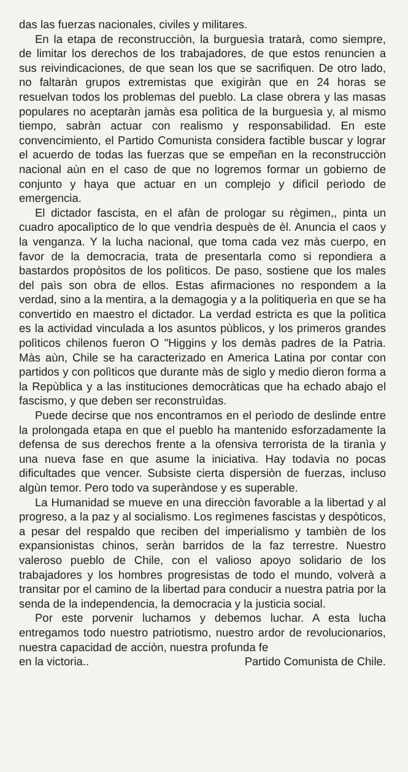das las fuerzas nacionales, civiles y militares.
En la etapa de reconstrucciòn, la burguesìa tratarà, como siempre, de limitar los derechos de los trabajadores, de que estos renuncien a sus reivindicaciones, de que sean los que se sacrifiquen. De otro lado, no faltaràn grupos extremistas que exigiràn que en 24 horas se resuelvan todos los problemas del pueblo. La clase obrera y las masas populares no aceptaràn jamàs esa polìtica de la burguesìa y, al mismo tiempo, sabràn actuar con realismo y responsabilidad. En este convencimiento, el Partido Comunista considera factible buscar y lograr el acuerdo de todas las fuerzas que se empeñan en la reconstrucciòn nacional aùn en el caso de que no logremos formar un gobierno de conjunto y haya que actuar en un complejo y difìcil perìodo de emergencia.
El dictador fascista, en el afàn de prologar su règimen,, pinta un cuadro apocalìptico de lo que vendrìa despuès de èl. Anuncia el caos y la venganza. Y la lucha nacional, que toma cada vez màs cuerpo, en favor de la democracia, trata de presentarla como si repondiera a bastardos propòsitos de los polìticos. De paso, sostiene que los males del paìs son obra de ellos. Estas afirmaciones no respondem a la verdad, sino a la mentira, a la demagogia y a la politiquerìa en que se ha convertido en maestro el dictador. La verdad estricta es que la polìtica es la actividad vinculada a los asuntos pùblicos, y los primeros grandes polìticos chilenos fueron O "Higgins y los demàs padres de la Patria. Màs aùn, Chile se ha caracterizado en America Latina por contar con partidos y con polìticos que durante màs de siglo y medio dieron forma a la Repùblica y a las instituciones democràticas que ha echado abajo el fascismo, y que deben ser reconstruìdas.
Puede decirse que nos encontramos en el perìodo de deslinde entre la prolongada etapa en que el pueblo ha mantenido esforzadamente la defensa de sus derechos frente a la ofensiva terrorista de la tiranìa y una nueva fase en que asume la iniciativa. Hay todavìa no pocas dificultades que vencer. Subsiste cierta dispersiòn de fuerzas, incluso algùn temor. Pero todo va superàndose y es superable.
La Humanidad se mueve en una direcciòn favorable a la libertad y al progreso, a la paz y al socialismo. Los regìmenes fascistas y despòticos, a pesar del respaldo que reciben del imperialismo y tambièn de los expansionistas chinos, seràn barridos de la faz terrestre. Nuestro valeroso pueblo de Chile, con el valioso apoyo solidario de los trabajadores y los hombres progresistas de todo el mundo, volverà a transitar por el camino de la libertad para conducir a nuestra patria por la senda de la independencia, la democracia y la justicia social.
Por este porvenir luchamos y debemos luchar. A esta lucha entregamos todo nuestro patriotismo, nuestro ardor de revolucionarios, nuestra capacidad de acciòn, nuestra profunda fe
en la victoria.. Partido Comunista de Chile.